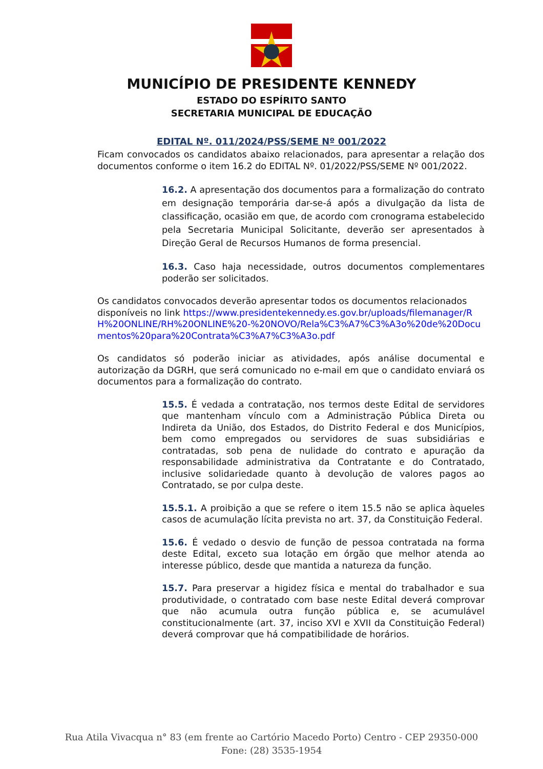MUNICÍPIO DE PRESIDENTE KENNEDY
ESTADO DO ESPÍRITO SANTO
SECRETARIA MUNICIPAL DE EDUCAÇÃO
EDITAL Nº. 011/2024/PSS/SEME Nº 001/2022
Ficam convocados os candidatos abaixo relacionados, para apresentar a relação dos documentos conforme o item 16.2 do EDITAL Nº. 01/2022/PSS/SEME Nº 001/2022.
16.2. A apresentação dos documentos para a formalização do contrato em designação temporária dar-se-á após a divulgação da lista de classificação, ocasião em que, de acordo com cronograma estabelecido pela Secretaria Municipal Solicitante, deverão ser apresentados à Direção Geral de Recursos Humanos de forma presencial.
16.3. Caso haja necessidade, outros documentos complementares poderão ser solicitados.
Os candidatos convocados deverão apresentar todos os documentos relacionados disponíveis no link https://www.presidentekennedy.es.gov.br/uploads/filemanager/RH%20ONLINE/RH%20ONLINE%20-%20NOVO/Rela%C3%A7%C3%A3o%20de%20Documentos%20para%20Contrata%C3%A7%C3%A3o.pdf
Os candidatos só poderão iniciar as atividades, após análise documental e autorização da DGRH, que será comunicado no e-mail em que o candidato enviará os documentos para a formalização do contrato.
15.5. É vedada a contratação, nos termos deste Edital de servidores que mantenham vínculo com a Administração Pública Direta ou Indireta da União, dos Estados, do Distrito Federal e dos Municípios, bem como empregados ou servidores de suas subsidiárias e contratadas, sob pena de nulidade do contrato e apuração da responsabilidade administrativa da Contratante e do Contratado, inclusive solidariedade quanto à devolução de valores pagos ao Contratado, se por culpa deste.
15.5.1. A proibição a que se refere o item 15.5 não se aplica àqueles casos de acumulação lícita prevista no art. 37, da Constituição Federal.
15.6. É vedado o desvio de função de pessoa contratada na forma deste Edital, exceto sua lotação em órgão que melhor atenda ao interesse público, desde que mantida a natureza da função.
15.7. Para preservar a higidez física e mental do trabalhador e sua produtividade, o contratado com base neste Edital deverá comprovar que não acumula outra função pública e, se acumulável constitucionalmente (art. 37, inciso XVI e XVII da Constituição Federal) deverá comprovar que há compatibilidade de horários.
Rua Atila Vivacqua n° 83 (em frente ao Cartório Macedo Porto) Centro - CEP 29350-000
Fone: (28) 3535-1954